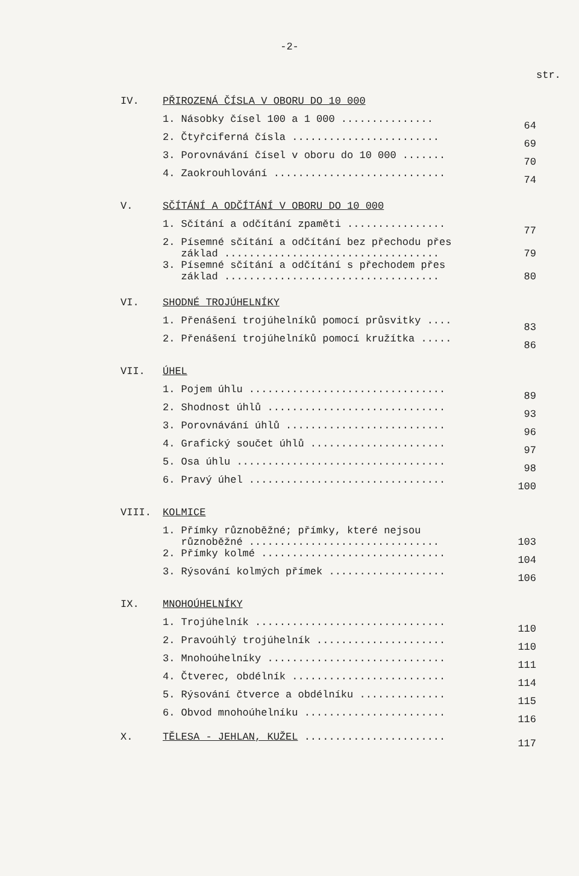-2-
str.
IV.
PŘIROZENÁ ČÍSLA V OBORU DO 10 000
1. Násobky čísel 100 a 1 000 ............... 64
2. Čtyřciferná čísla ........................ 69
3. Porovnávání čísel v oboru do 10 000 ....... 70
4. Zaokrouhlování ............................ 74
V.
SČÍTÁNÍ A ODČÍTÁNÍ V OBORU DO 10 000
1. Sčítání a odčítání zpaměti ................ 77
2. Písemné sčítání a odčítání bez přechodu přes
základ ...................................
79
3. Písemné sčítání a odčítání s přechodem přes
základ ...................................
80
VI.
SHODNÉ TROJÚHELNÍKY
1. Přenášení trojúhelníků pomocí průsvitky .... 83
2. Přenášení trojúhelníků pomocí kružítka ..... 86
VII.
ÚHEL
1. Pojem úhlu ................................ 89
2. Shodnost úhlů ............................. 93
3. Porovnávání úhlů .......................... 96
4. Grafický součet úhlů ...................... 97
5. Osa úhlu .................................. 98
6. Pravý úhel ................................ 100
VIII.
KOLMICE
1. Přímky různoběžné; přímky, které nejsou
různoběžné ...............................
103
2. Přímky kolmé .............................. 104
3. Rýsování kolmých přímek ................... 106
IX.
MNOHOÚHELNÍKY
1. Trojúhelník ............................... 110
2. Pravoúhlý trojúhelník ..................... 110
3. Mnohoúhelníky ............................. 111
4. Čtverec, obdélník ......................... 114
5. Rýsování čtverce a obdélníku .............. 115
6. Obvod mnohoúhelníku ....................... 116
X. TĚLESA - JEHLAN, KUŽEL ....................... 117